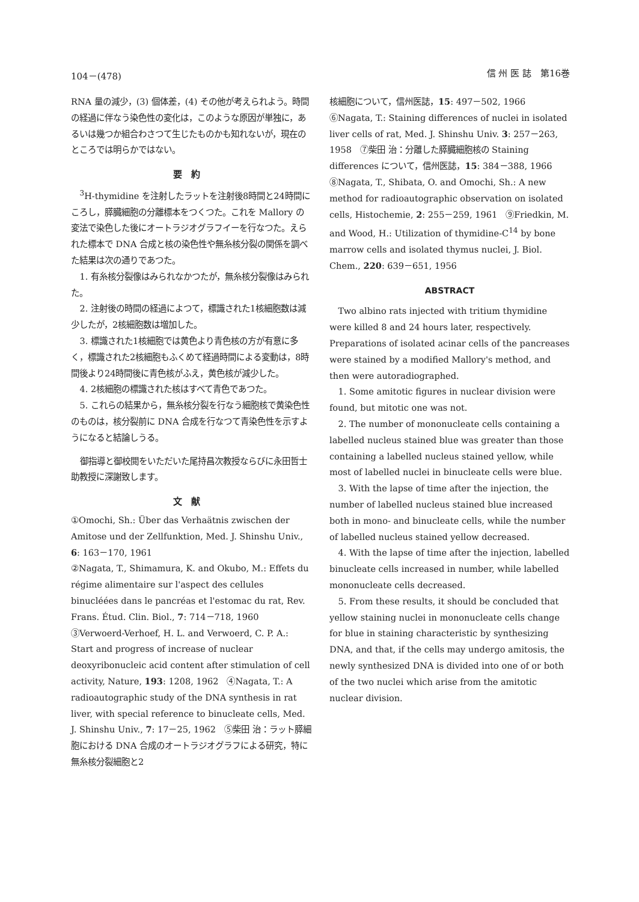104－(478) 信 州 医 誌　第16巻
RNA 量の減少，(3) 個体差，(4) その他が考えられよう。時間の経過に伴なう染色性の変化は，このような原因が単独に，あるいは幾つか組合わさつて生じたものかも知れないが，現在のところでは明らかではない。
要約
<sup>3</sup>H-thymidine を注射したラットを注射後8時間と24時間にころし，膵臓細胞の分離標本をつくつた。これを Mallory の変法で染色した後にオートラジオグラフイーを行なつた。えられた標本で DNA 合成と核の染色性や無糸核分裂の関係を調べた結果は次の通りであつた。
1. 有糸核分裂像はみられなかつたが，無糸核分裂像はみられた。
2. 注射後の時間の経過によつて，標識された1核細胞数は減少したが，2核細胞数は増加した。
3. 標識された1核細胞では黄色より青色核の方が有意に多く，標識された2核細胞もふくめて経過時間による変動は，8時間後より24時間後に青色核がふえ，黄色核が減少した。
4. 2核細胞の標識された核はすべて青色であつた。
5. これらの結果から，無糸核分裂を行なう細胞核で黄染色性のものは，核分裂前に DNA 合成を行なつて青染色性を示すようになると結論しうる。
御指導と御校閲をいただいた尾持昌次教授ならびに永田哲士助教授に深謝致します。
文献
①Omochi, Sh.: Über das Verhaätnis zwischen der Amitose und der Zellfunktion, Med. J. Shinshu Univ., 6: 163－170, 1961
②Nagata, T., Shimamura, K. and Okubo, M.: Effets du régime alimentaire sur l'aspect des cellules binucléées dans le pancréas et l'estomac du rat, Rev. Frans. Étud. Clin. Biol., 7: 714－718, 1960　③Verwoerd-Verhoef, H. L. and Verwoerd, C. P. A.: Start and progress of increase of nuclear deoxyribonucleic acid content after stimulation of cell activity, Nature, 193: 1208, 1962　④Nagata, T.: A radioautographic study of the DNA synthesis in rat liver, with special reference to binucleate cells, Med. J. Shinshu Univ., 7: 17－25, 1962　⑤柴田 治：ラット膵細胞における DNA 合成のオートラジオグラフによる研究，特に無糸核分裂細胞と2
核細胞について，信州医誌，15: 497－502, 1966　⑥Nagata, T.: Staining differences of nuclei in isolated liver cells of rat, Med. J. Shinshu Univ. 3: 257－263, 1958　⑦柴田 治：分離した膵臓細胞核の Staining differences について，信州医誌，15: 384－388, 1966　⑧Nagata, T., Shibata, O. and Omochi, Sh.: A new method for radioautographic observation on isolated cells, Histochemie, 2: 255－259, 1961　⑨Friedkin, M. and Wood, H.: Utilization of thymidine-C<sup>14</sup> by bone marrow cells and isolated thymus nuclei, J. Biol. Chem., 220: 639－651, 1956
ABSTRACT
Two albino rats injected with tritium thymidine were killed 8 and 24 hours later, respectively. Preparations of isolated acinar cells of the pancreases were stained by a modified Mallory's method, and then were autoradiographed.
1. Some amitotic figures in nuclear division were found, but mitotic one was not.
2. The number of mononucleate cells containing a labelled nucleus stained blue was greater than those containing a labelled nucleus stained yellow, while most of labelled nuclei in binucleate cells were blue.
3. With the lapse of time after the injection, the number of labelled nucleus stained blue increased both in mono- and binucleate cells, while the number of labelled nucleus stained yellow decreased.
4. With the lapse of time after the injection, labelled binucleate cells increased in number, while labelled mononucleate cells decreased.
5. From these results, it should be concluded that yellow staining nuclei in mononucleate cells change for blue in staining characteristic by synthesizing DNA, and that, if the cells may undergo amitosis, the newly synthesized DNA is divided into one of or both of the two nuclei which arise from the amitotic nuclear division.